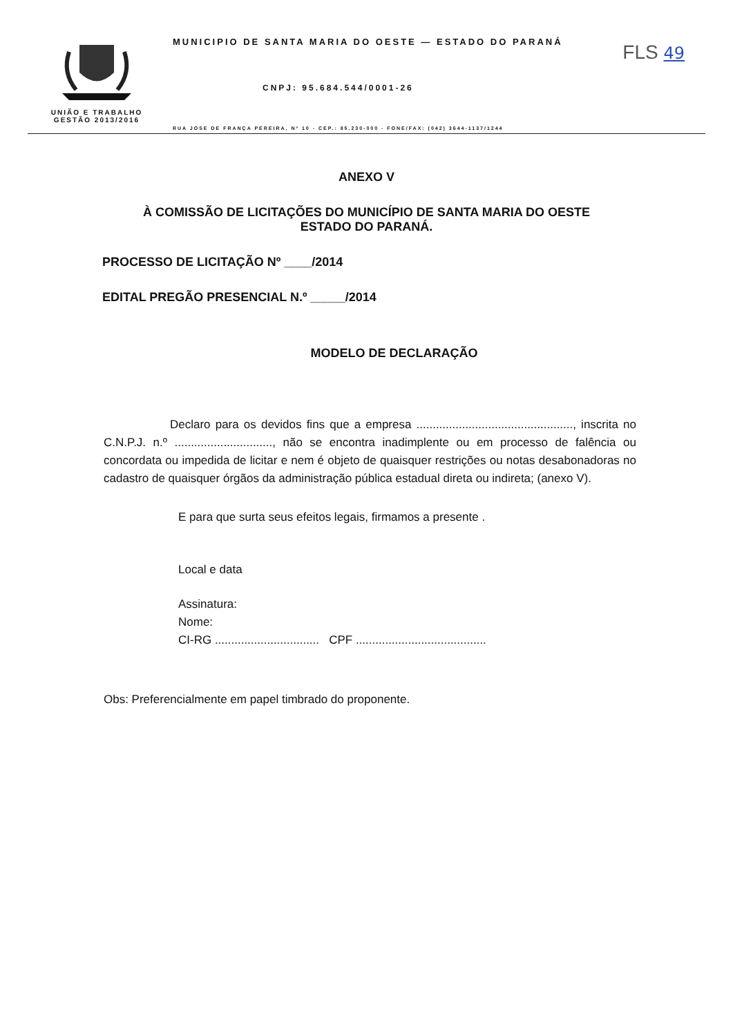FLS 49
UNIÃO E TRABALHO
GESTÃO 2013/2016
MUNICIPIO DE SANTA MARIA DO OESTE — ESTADO DO PARANÁ
CNPJ: 95.684.544/0001-26
RUA JOSE DE FRANÇA PEREIRA, Nº 10 - CEP.: 85.230-000 - FONE/FAX: (042) 3644-1137/1244
ANEXO V
À COMISSÃO DE LICITAÇÕES DO MUNICÍPIO DE SANTA MARIA DO OESTE
ESTADO DO PARANÁ.
PROCESSO DE LICITAÇÃO Nº ____/2014
EDITAL PREGÃO PRESENCIAL N.º _____/2014
MODELO DE DECLARAÇÃO
Declaro para os devidos fins que a empresa ................................................, inscrita no C.N.P.J. n.º .............................., não se encontra inadimplente ou em processo de falência ou concordata ou impedida de licitar e nem é objeto de quaisquer restrições ou notas desabonadoras no cadastro de quaisquer órgãos da administração pública estadual direta ou indireta; (anexo V).
E para que surta seus efeitos legais, firmamos a presente .
Local e data
Assinatura:
Nome:
CI-RG ................................ CPF ........................................
Obs: Preferencialmente em papel timbrado do proponente.